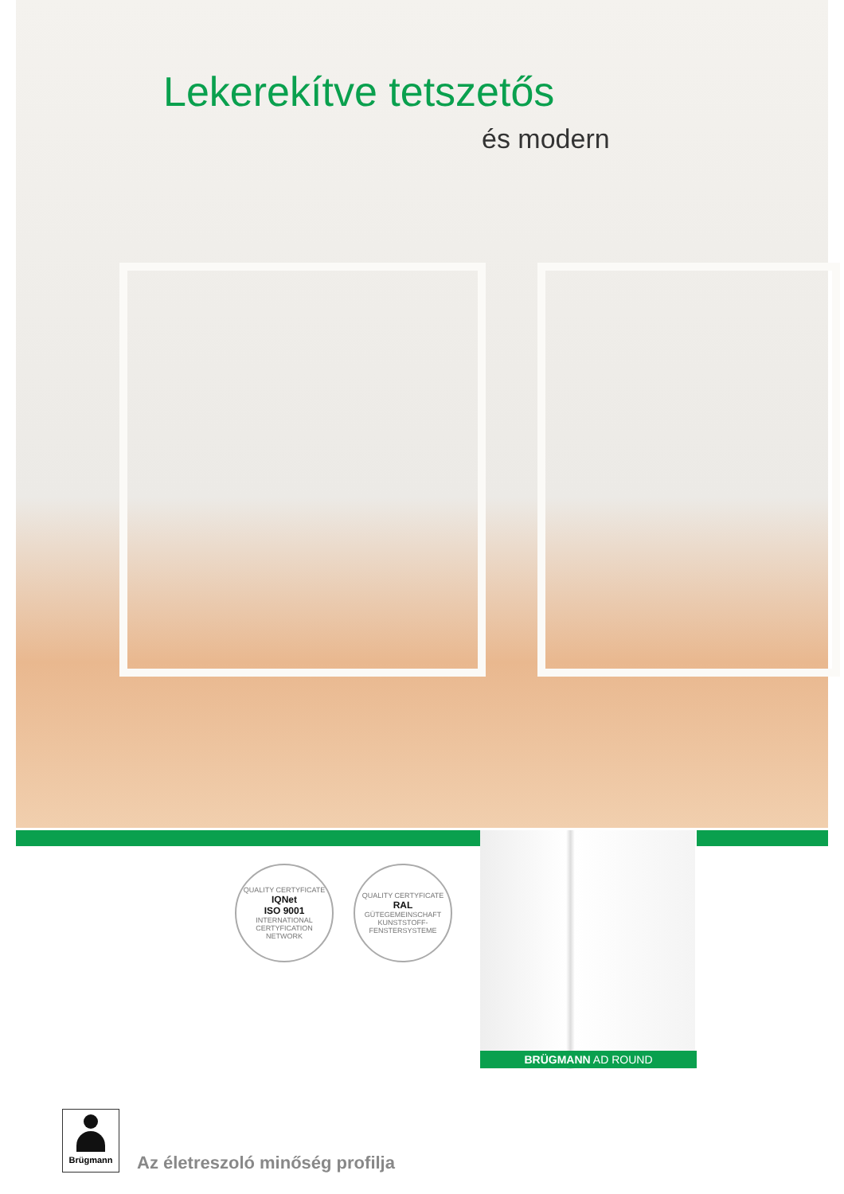Lekerekítve tetszetős
és modern
QUALITY CERTYFICATE
IQNet
ISO 9001
INTERNATIONAL CERTYFICATION NETWORK
QUALITY CERTYFICATE
RAL
GÜTEGEMEINSCHAFT KUNSTSTOFF-FENSTERSYSTEME
BRÜGMANN AD ROUND
Brügmann
Az életreszoló minőség profilja